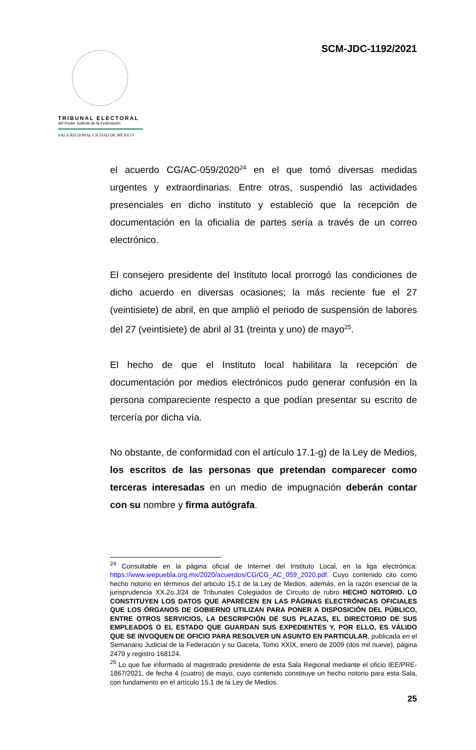SCM-JDC-1192/2021
TRIBUNAL ELECTORAL
del Poder Judicial de la Federación
SALA REGIONAL CIUDAD DE MÉXICO
el acuerdo CG/AC-059/2020<sup>24</sup> en el que tomó diversas medidas urgentes y extraordinarias. Entre otras, suspendió las actividades presenciales en dicho instituto y estableció que la recepción de documentación en la oficialía de partes sería a través de un correo electrónico.
El consejero presidente del Instituto local prorrogó las condiciones de dicho acuerdo en diversas ocasiones; la más reciente fue el 27 (veintisiete) de abril, en que amplió el periodo de suspensión de labores del 27 (veintisiete) de abril al 31 (treinta y uno) de mayo<sup>25</sup>.
El hecho de que el Instituto local habilitara la recepción de documentación por medios electrónicos pudo generar confusión en la persona compareciente respecto a que podían presentar su escrito de tercería por dicha vía.
No obstante, de conformidad con el artículo 17.1-g) de la Ley de Medios, los escritos de las personas que pretendan comparecer como terceras interesadas en un medio de impugnación deberán contar con su nombre y firma autógrafa.
<sup>24</sup> Consultable en la página oficial de Internet del Instituto Local, en la liga electrónica: https://www.ieepuebla.org.mx/2020/acuerdos/CG/CG_AC_059_2020.pdf. Cuyo contenido cito como hecho notorio en términos del articulo 15.1 de la Ley de Medios, además, en la razón esencial de la jurisprudencia XX.2o.J/24 de Tribunales Colegiados de Circuito de rubro HECHO NOTORIO. LO CONSTITUYEN LOS DATOS QUE APARECEN EN LAS PÁGINAS ELECTRÓNICAS OFICIALES QUE LOS ÓRGANOS DE GOBIERNO UTILIZAN PARA PONER A DISPOSICIÓN DEL PÚBLICO, ENTRE OTROS SERVICIOS, LA DESCRIPCIÓN DE SUS PLAZAS, EL DIRECTORIO DE SUS EMPLEADOS O EL ESTADO QUE GUARDAN SUS EXPEDIENTES Y, POR ELLO, ES VÁLIDO QUE SE INVOQUEN DE OFICIO PARA RESOLVER UN ASUNTO EN PARTICULAR, publicada en el Semanario Judicial de la Federación y su Gaceta, Tomo XXIX, enero de 2009 (dos mil nueve), página 2479 y registro 168124.
<sup>25</sup> Lo que fue informado al magistrado presidente de esta Sala Regional mediante el oficio IEE/PRE-1867/2021, de fecha 4 (cuatro) de mayo, cuyo contenido constituye un hecho notorio para esta Sala, con fundamento en el artículo 15.1 de la Ley de Medios.
25